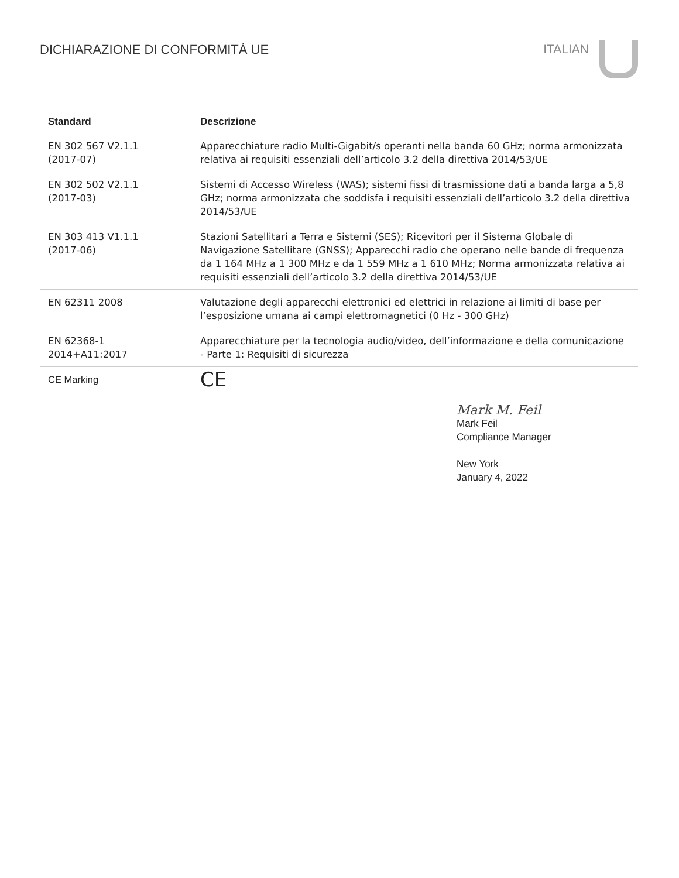DICHIARAZIONE DI CONFORMITÀ UE ITALIAN
| Standard | Descrizione |
| --- | --- |
| EN 302 567 V2.1.1 (2017-07) | Apparecchiature radio Multi-Gigabit/s operanti nella banda 60 GHz; norma armonizzata relativa ai requisiti essenziali dell’articolo 3.2 della direttiva 2014/53/UE |
| EN 302 502 V2.1.1 (2017-03) | Sistemi di Accesso Wireless (WAS); sistemi fissi di trasmissione dati a banda larga a 5,8 GHz; norma armonizzata che soddisfa i requisiti essenziali dell’articolo 3.2 della direttiva 2014/53/UE |
| EN 303 413 V1.1.1 (2017-06) | Stazioni Satellitari a Terra e Sistemi (SES); Ricevitori per il Sistema Globale di Navigazione Satellitare (GNSS); Apparecchi radio che operano nelle bande di frequenza da 1 164 MHz a 1 300 MHz e da 1 559 MHz a 1 610 MHz; Norma armonizzata relativa ai requisiti essenziali dell’articolo 3.2 della direttiva 2014/53/UE |
| EN 62311 2008 | Valutazione degli apparecchi elettronici ed elettrici in relazione ai limiti di base per l’esposizione umana ai campi elettromagnetici (0 Hz - 300 GHz) |
| EN 62368-1 2014+A11:2017 | Apparecchiature per la tecnologia audio/video, dell’informazione e della comunicazione - Parte 1: Requisiti di sicurezza |
| CE Marking | CE |
Mark M. Feil
Mark Feil
Compliance Manager
New York
January 4, 2022